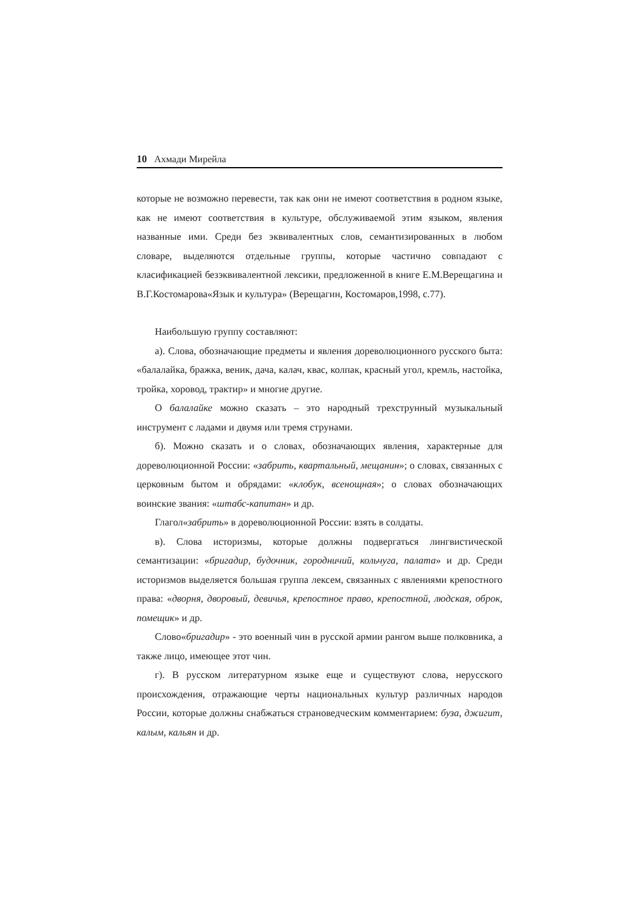10 Ахмади Мирейла
которые не возможно перевести, так как они не имеют соответствия в родном языке, как не имеют соответствия в культуре, обслуживаемой этим языком, явления названные ими. Среди без эквивалентных слов, семантизированных в любом словаре, выделяются отдельные группы, которые частично совпадают с класификацией безэквивалентной лексики, предложенной в книге Е.М.Верещагина и В.Г.Костомарова«Язык и культура» (Верещагин, Костомаров,1998, с.77).
Наибольшую группу составляют:
а). Слова, обозначающие предметы и явления дореволюционного русского быта: «балалайка, бражка, веник, дача, калач, квас, колпак, красный угол, кремль, настойка, тройка, хоровод, трактир» и многие другие.
О балалайке можно сказать – это народный трехструнный музыкальный инструмент с ладами и двумя или тремя струнами.
б). Можно сказать и о словах, обозначающих явления, характерные для дореволюционной России: «забрить, квартальный, мещанин»; о словах, связанных с церковным бытом и обрядами: «клобук, всенощная»; о словах обозначающих воинские звания: «штабс-капитан» и др.
Глагол«забрить» в дореволюционной России: взять в солдаты.
в). Слова историзмы, которые должны подвергаться лингвистической семантизации: «бригадир, будочник, городничий, кольчуга, палата» и др. Среди историзмов выделяется большая группа лексем, связанных с явлениями крепостного права: «дворня, дворовый, девичья, крепостное право, крепостной, людская, оброк, помещик» и др.
Слово«бригадир» - это военный чин в русской армии рангом выше полковника, а также лицо, имеющее этот чин.
г). В русском литературном языке еще и существуют слова, нерусского происхождения, отражающие черты национальных культур различных народов России, которые должны снабжаться страноведческим комментарием: буза, джигит, калым, кальян и др.